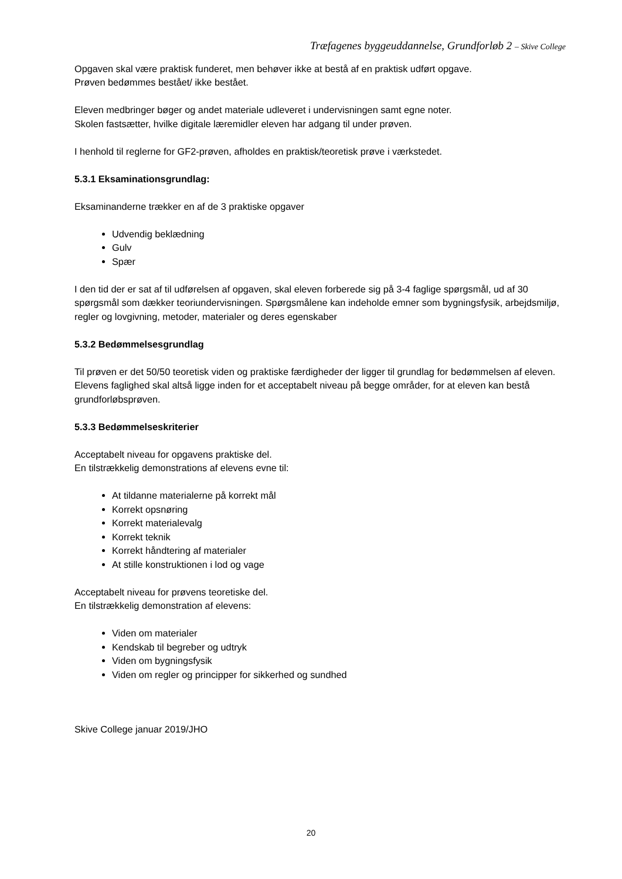Træfagenes byggeuddannelse, Grundforløb 2 – Skive College
Opgaven skal være praktisk funderet, men behøver ikke at bestå af en praktisk udført opgave.
Prøven bedømmes bestået/ ikke bestået.
Eleven medbringer bøger og andet materiale udleveret i undervisningen samt egne noter.
Skolen fastsætter, hvilke digitale læremidler eleven har adgang til under prøven.
I henhold til reglerne for GF2-prøven, afholdes en praktisk/teoretisk prøve i værkstedet.
5.3.1 Eksaminationsgrundlag:
Eksaminanderne trækker en af de 3 praktiske opgaver
Udvendig beklædning
Gulv
Spær
I den tid der er sat af til udførelsen af opgaven, skal eleven forberede sig på 3-4 faglige spørgsmål, ud af 30 spørgsmål som dækker teoriundervisningen. Spørgsmålene kan indeholde emner som bygningsfysik, arbejdsmiljø, regler og lovgivning, metoder, materialer og deres egenskaber
5.3.2 Bedømmelsesgrundlag
Til prøven er det 50/50 teoretisk viden og praktiske færdigheder der ligger til grundlag for bedømmelsen af eleven. Elevens faglighed skal altså ligge inden for et acceptabelt niveau på begge områder, for at eleven kan bestå grundforløbsprøven.
5.3.3 Bedømmelseskriterier
Acceptabelt niveau for opgavens praktiske del.
En tilstrækkelig demonstrations af elevens evne til:
At tildanne materialerne på korrekt mål
Korrekt opsnøring
Korrekt materialevalg
Korrekt teknik
Korrekt håndtering af materialer
At stille konstruktionen i lod og vage
Acceptabelt niveau for prøvens teoretiske del.
En tilstrækkelig demonstration af elevens:
Viden om materialer
Kendskab til begreber og udtryk
Viden om bygningsfysik
Viden om regler og principper for sikkerhed og sundhed
Skive College januar 2019/JHO
20